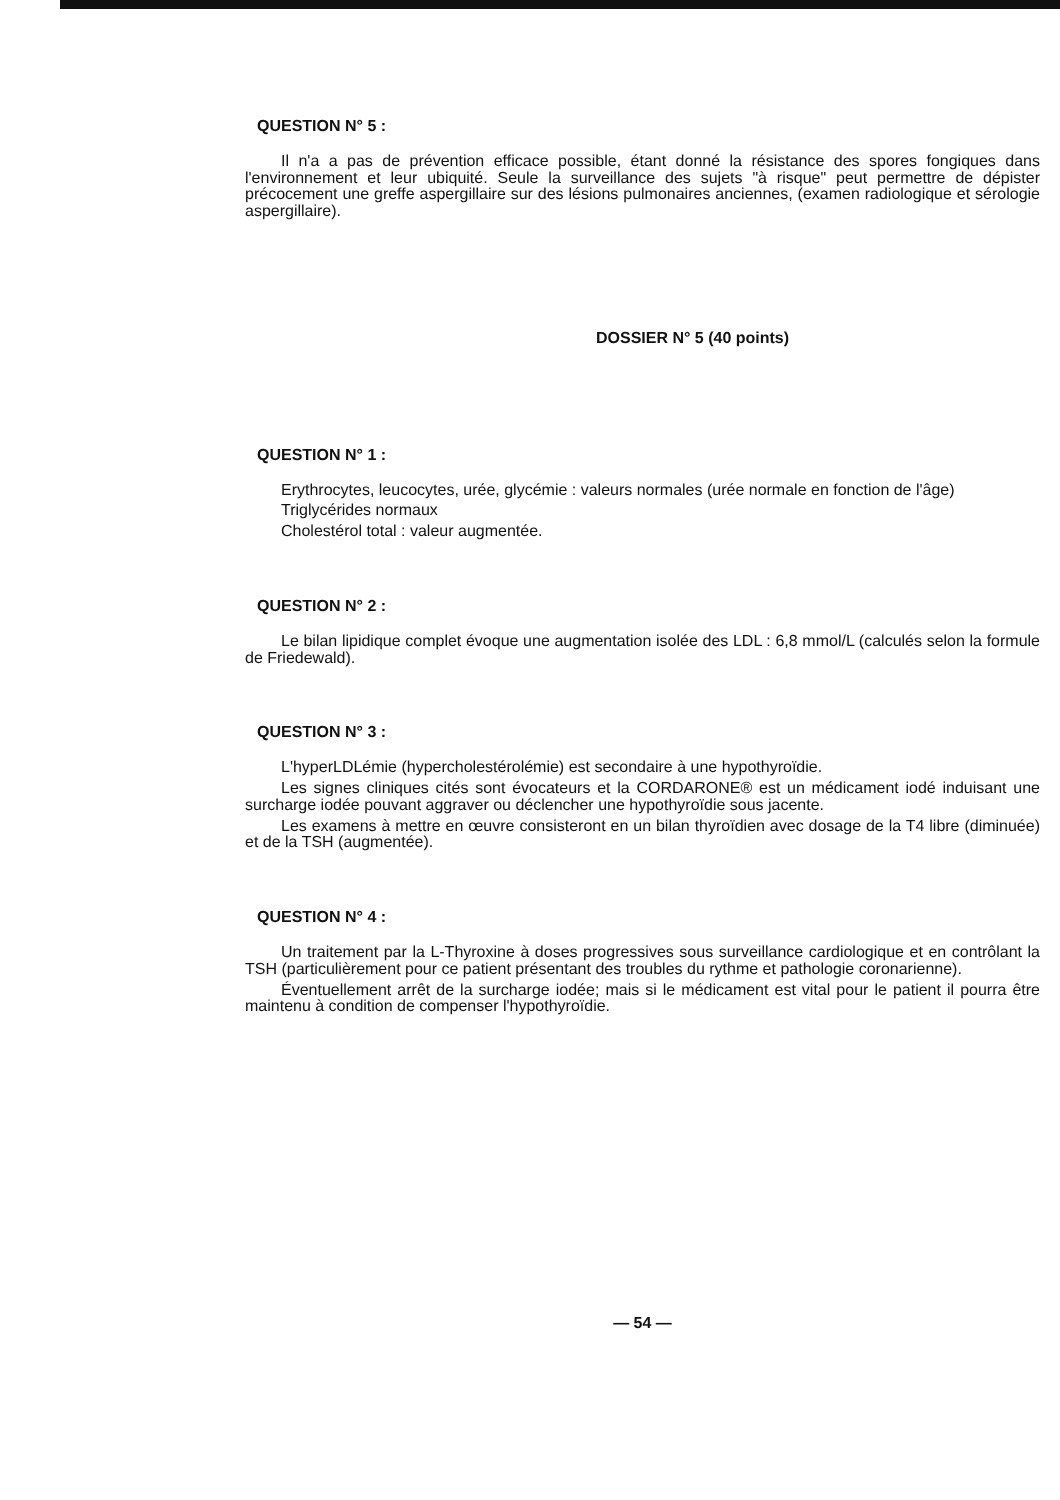QUESTION N° 5 :
Il n'a a pas de prévention efficace possible, étant donné la résistance des spores fongiques dans l'environnement et leur ubiquité. Seule la surveillance des sujets "à risque" peut permettre de dépister précocement une greffe aspergillaire sur des lésions pulmonaires anciennes, (examen radiologique et sérologie aspergillaire).
DOSSIER N° 5 (40 points)
QUESTION N° 1 :
Erythrocytes, leucocytes, urée, glycémie : valeurs normales (urée normale en fonction de l'âge)
Triglycérides normaux
Cholestérol total : valeur augmentée.
QUESTION N° 2 :
Le bilan lipidique complet évoque une augmentation isolée des LDL : 6,8 mmol/L (calculés selon la formule de Friedewald).
QUESTION N° 3 :
L'hyperLDLémie (hypercholestérolémie) est secondaire à une hypothyroïdie.
Les signes cliniques cités sont évocateurs et la CORDARONE® est un médicament iodé induisant une surcharge iodée pouvant aggraver ou déclencher une hypothyroïdie sous jacente.
Les examens à mettre en œuvre consisteront en un bilan thyroïdien avec dosage de la T4 libre (diminuée) et de la TSH (augmentée).
QUESTION N° 4 :
Un traitement par la L-Thyroxine à doses progressives sous surveillance cardiologique et en contrôlant la TSH (particulièrement pour ce patient présentant des troubles du rythme et pathologie coronarienne).
Éventuellement arrêt de la surcharge iodée; mais si le médicament est vital pour le patient il pourra être maintenu à condition de compenser l'hypothyroïdie.
— 54 —